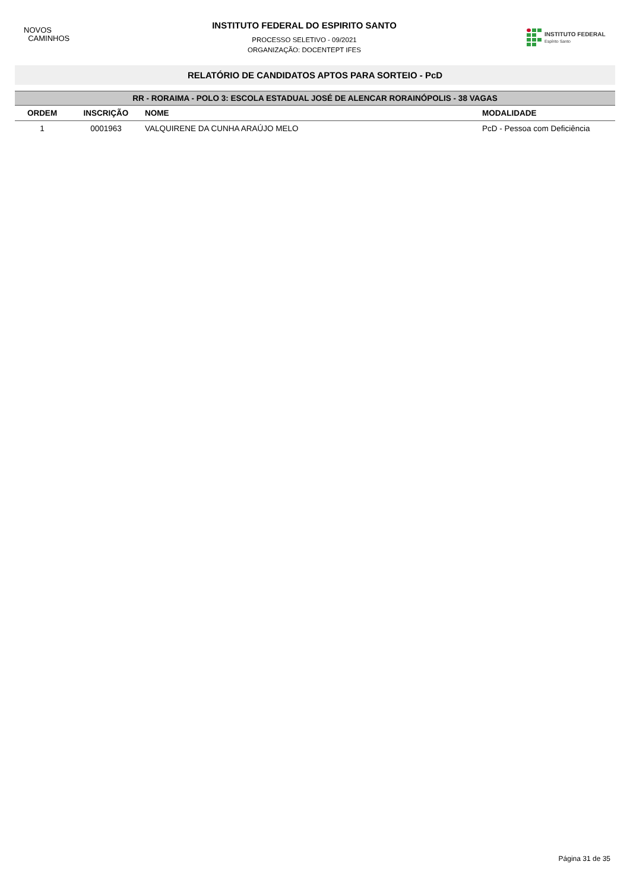NOVOS
CAMINHOS
INSTITUTO FEDERAL DO ESPIRITO SANTO
PROCESSO SELETIVO - 09/2021
ORGANIZAÇÃO: DOCENTEPT IFES
INSTITUTO FEDERAL
Espírito Santo
RELATÓRIO DE CANDIDATOS APTOS PARA SORTEIO - PcD
| RR - RORAIMA - POLO 3: ESCOLA ESTADUAL JOSÉ DE ALENCAR RORAINÓPOLIS - 38 VAGAS | | | |
| --- | --- | --- | --- |
| ORDEM | INSCRIÇÃO | NOME | MODALIDADE |
| 1 | 0001963 | VALQUIRENE DA CUNHA ARAÚJO MELO | PcD - Pessoa com Deficiência |
Página 31 de 35